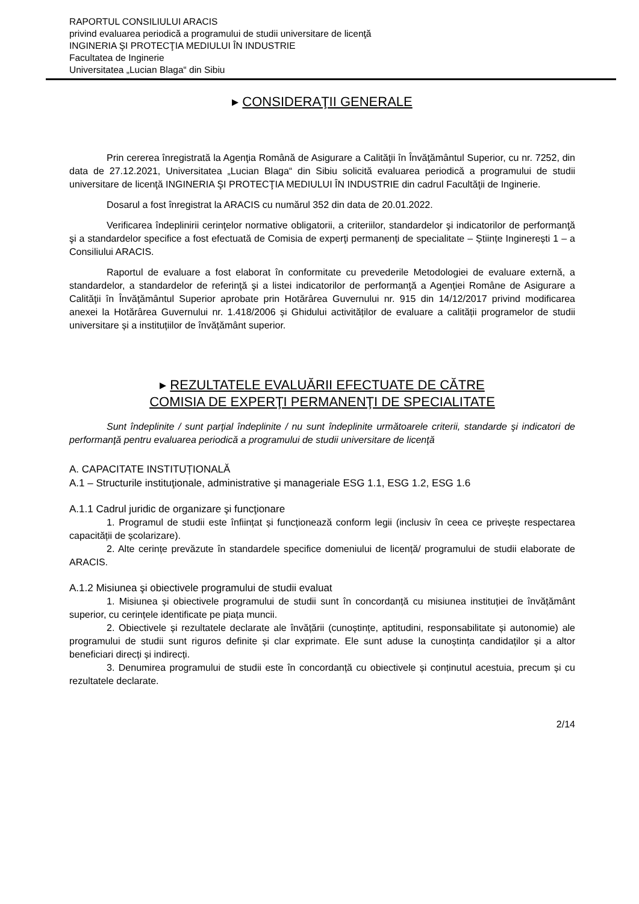RAPORTUL CONSILIULUI ARACIS
privind evaluarea periodică a programului de studii universitare de licenţă
INGINERIA ŞI PROTECŢIA MEDIULUI ÎN INDUSTRIE
Facultatea de Inginerie
Universitatea „Lucian Blaga“ din Sibiu
▸ CONSIDERAŢII GENERALE
Prin cererea înregistrată la Agenţia Română de Asigurare a Calităţii în Învăţământul Superior, cu nr. 7252, din data de 27.12.2021, Universitatea „Lucian Blaga“ din Sibiu solicită evaluarea periodică a programului de studii universitare de licenţă INGINERIA ŞI PROTECŢIA MEDIULUI ÎN INDUSTRIE din cadrul Facultăţii de Inginerie.
Dosarul a fost înregistrat la ARACIS cu numărul 352 din data de 20.01.2022.
Verificarea îndeplinirii cerinţelor normative obligatorii, a criteriilor, standardelor şi indicatorilor de performanţă şi a standardelor specifice a fost efectuată de Comisia de experţi permanenţi de specialitate – Științe Inginerești 1 – a Consiliului ARACIS.
Raportul de evaluare a fost elaborat în conformitate cu prevederile Metodologiei de evaluare externă, a standardelor, a standardelor de referinţă şi a listei indicatorilor de performanţă a Agenţiei Române de Asigurare a Calităţii în Învăţământul Superior aprobate prin Hotărârea Guvernului nr. 915 din 14/12/2017 privind modificarea anexei la Hotărârea Guvernului nr. 1.418/2006 și Ghidului activităților de evaluare a calității programelor de studii universitare și a instituțiilor de învățământ superior.
▸ REZULTATELE EVALUĂRII EFECTUATE DE CĂTRE
COMISIA DE EXPERŢI PERMANENŢI DE SPECIALITATE
Sunt îndeplinite / sunt parţial îndeplinite / nu sunt îndeplinite următoarele criterii, standarde şi indicatori de performanţă pentru evaluarea periodică a programului de studii universitare de licenţă
A. CAPACITATE INSTITUȚIONALĂ
A.1 – Structurile instituţionale, administrative şi manageriale ESG 1.1, ESG 1.2, ESG 1.6
A.1.1 Cadrul juridic de organizare şi funcţionare
1. Programul de studii este înființat și funcționează conform legii (inclusiv în ceea ce privește respectarea capacității de școlarizare).
2. Alte cerințe prevăzute în standardele specifice domeniului de licență/ programului de studii elaborate de ARACIS.
A.1.2 Misiunea şi obiectivele programului de studii evaluat
1. Misiunea și obiectivele programului de studii sunt în concordanță cu misiunea instituției de învățământ superior, cu cerințele identificate pe piața muncii.
2. Obiectivele și rezultatele declarate ale învățării (cunoștințe, aptitudini, responsabilitate și autonomie) ale programului de studii sunt riguros definite și clar exprimate. Ele sunt aduse la cunoștința candidaților și a altor beneficiari direcți și indirecți.
3. Denumirea programului de studii este în concordanță cu obiectivele și conținutul acestuia, precum și cu rezultatele declarate.
2/14